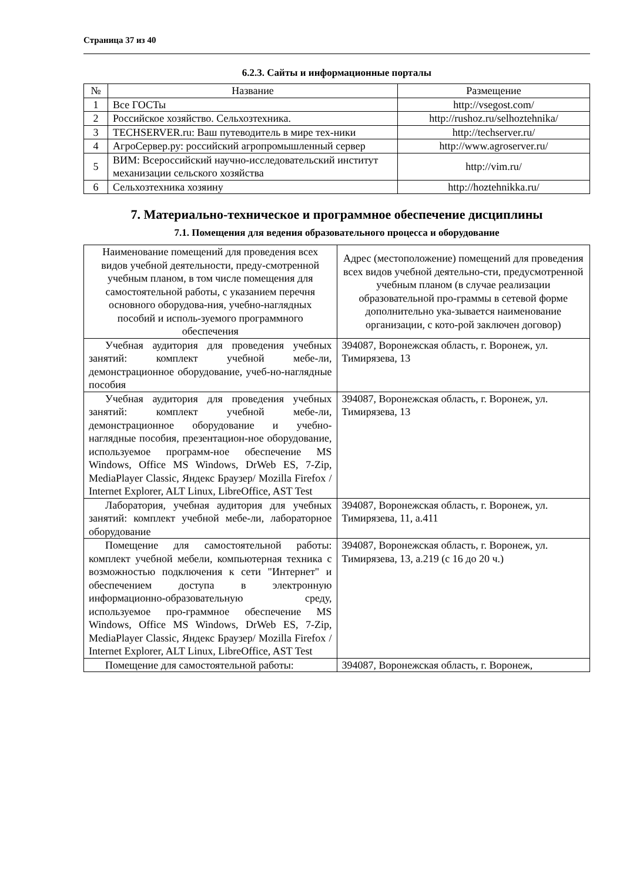Страница 37 из 40
6.2.3. Сайты и информационные порталы
| № | Название | Размещение |
| --- | --- | --- |
| 1 | Все ГОСТы | http://vsegost.com/ |
| 2 | Российское хозяйство. Сельхозтехника. | http://rushoz.ru/selhoztehnika/ |
| 3 | TECHSERVER.ru: Ваш путеводитель в мире тех-ники | http://techserver.ru/ |
| 4 | АгроСервер.ру: российский агропромышленный сервер | http://www.agroserver.ru/ |
| 5 | ВИМ: Всероссийский научно-исследовательский институт механизации сельского хозяйства | http://vim.ru/ |
| 6 | Сельхозтехника хозяину | http://hoztehnikka.ru/ |
7. Материально-техническое и программное обеспечение дисциплины
7.1. Помещения для ведения образовательного процесса и оборудование
| Наименование помещений для проведения всех видов учебной деятельности, преду-смотренной учебным планом, в том числе помещения для самостоятельной работы, с указанием перечня основного оборудова-ния, учебно-наглядных пособий и исполь-зуемого программного обеспечения | Адрес (местоположение) помещений для проведения всех видов учебной деятельно-сти, предусмотренной учебным планом (в случае реализации образовательной про-граммы в сетевой форме дополнительно ука-зывается наименование организации, с кото-рой заключен договор) |
| --- | --- |
| Учебная аудитория для проведения учебных занятий: комплект учебной мебе-ли, демонстрационное оборудование, учеб-но-наглядные пособия | 394087, Воронежская область, г. Воронеж, ул. Тимирязева, 13 |
| Учебная аудитория для проведения учебных занятий: комплект учебной мебе-ли, демонстрационное оборудование и учебно-наглядные пособия, презентацион-ное оборудование, используемое программ-ное обеспечение MS Windows, Office MS Windows, DrWeb ES, 7-Zip, MediaPlayer Classic, Яндекс Браузер/ Mozilla Firefox / Internet Explorer, ALT Linux, LibreOffice, AST Test | 394087, Воронежская область, г. Воронеж, ул. Тимирязева, 13 |
| Лаборатория, учебная аудитория для учебных занятий: комплект учебной мебе-ли, лабораторное оборудование | 394087, Воронежская область, г. Воронеж, ул. Тимирязева, 11, а.411 |
| Помещение для самостоятельной работы: комплект учебной мебели, компьютерная техника с возможностью подключения к сети "Интернет" и обеспечением доступа в электронную информационно-образовательную среду, используемое про-граммное обеспечение MS Windows, Office MS Windows, DrWeb ES, 7-Zip, MediaPlayer Classic, Яндекс Браузер/ Mozilla Firefox / Internet Explorer, ALT Linux, LibreOffice, AST Test | 394087, Воронежская область, г. Воронеж, ул. Тимирязева, 13, а.219 (с 16 до 20 ч.) |
| Помещение для самостоятельной работы: | 394087, Воронежская область, г. Воронеж, |